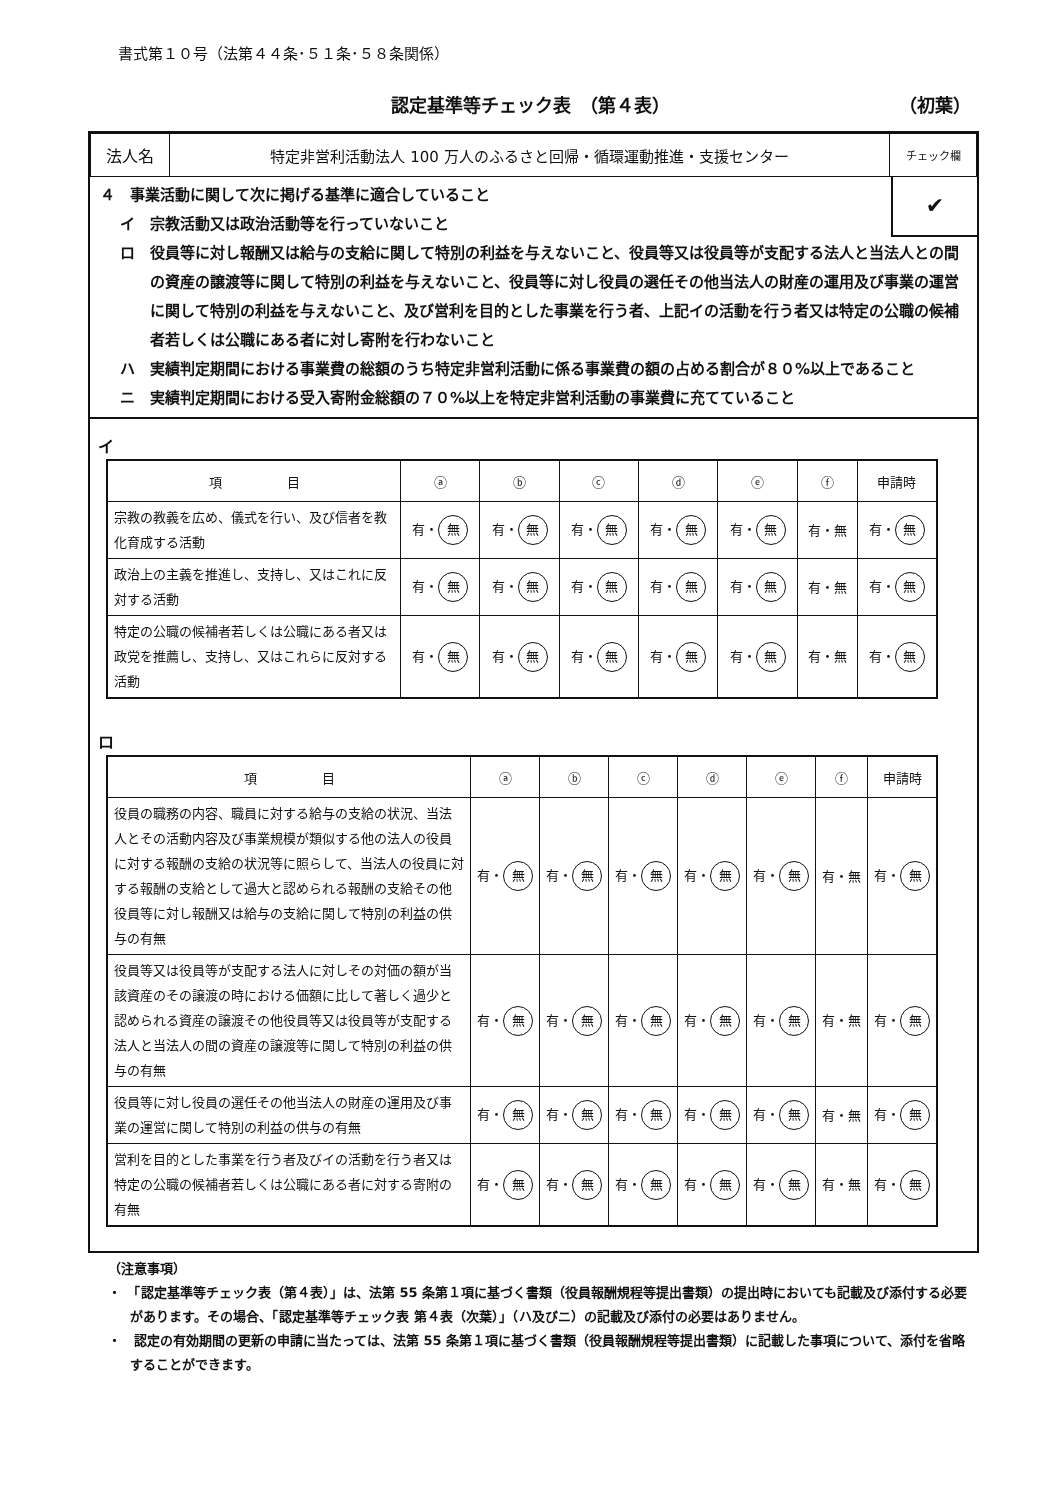書式第１０号（法第４４条･５１条･５８条関係）
認定基準等チェック表　（第４表） （初葉）
| 法人名 | 特定非営利活動法人 100 万人のふるさと回帰・循環運動推進・支援センター | チェック欄 |
✔
４　事業活動に関して次に掲げる基準に適合していること
イ　宗教活動又は政治活動等を行っていないこと
ロ　役員等に対し報酬又は給与の支給に関して特別の利益を与えないこと、役員等又は役員等が支配する法人と当法人との間の資産の譲渡等に関して特別の利益を与えないこと、役員等に対し役員の選任その他当法人の財産の運用及び事業の運営に関して特別の利益を与えないこと、及び営利を目的とした事業を行う者、上記イの活動を行う者又は特定の公職の候補者若しくは公職にある者に対し寄附を行わないこと
ハ　実績判定期間における事業費の総額のうち特定非営利活動に係る事業費の額の占める割合が８０%以上であること
ニ　実績判定期間における受入寄附金総額の７０%以上を特定非営利活動の事業費に充てていること
イ
| 項 目 | ⓐ | ⓑ | ⓒ | ⓓ | ⓔ | ⓕ | 申請時 |
| --- | --- | --- | --- | --- | --- | --- | --- |
| 宗教の教義を広め、儀式を行い、及び信者を教化育成する活動 | 有・ 無 | 有・ 無 | 有・ 無 | 有・ 無 | 有・ 無 | 有・無 | 有・ 無 |
| 政治上の主義を推進し、支持し、又はこれに反対する活動 | 有・ 無 | 有・ 無 | 有・ 無 | 有・ 無 | 有・ 無 | 有・無 | 有・ 無 |
| 特定の公職の候補者若しくは公職にある者又は政党を推薦し、支持し、又はこれらに反対する活動 | 有・ 無 | 有・ 無 | 有・ 無 | 有・ 無 | 有・ 無 | 有・無 | 有・ 無 |
ロ
| 項 目 | ⓐ | ⓑ | ⓒ | ⓓ | ⓔ | ⓕ | 申請時 |
| --- | --- | --- | --- | --- | --- | --- | --- |
| 役員の職務の内容、職員に対する給与の支給の状況、当法人とその活動内容及び事業規模が類似する他の法人の役員に対する報酬の支給の状況等に照らして、当法人の役員に対する報酬の支給として過大と認められる報酬の支給その他役員等に対し報酬又は給与の支給に関して特別の利益の供与の有無 | 有・ 無 | 有・ 無 | 有・ 無 | 有・ 無 | 有・ 無 | 有・無 | 有・ 無 |
| 役員等又は役員等が支配する法人に対しその対価の額が当該資産のその譲渡の時における価額に比して著しく過少と認められる資産の譲渡その他役員等又は役員等が支配する法人と当法人の間の資産の譲渡等に関して特別の利益の供与の有無 | 有・ 無 | 有・ 無 | 有・ 無 | 有・ 無 | 有・ 無 | 有・無 | 有・ 無 |
| 役員等に対し役員の選任その他当法人の財産の運用及び事業の運営に関して特別の利益の供与の有無 | 有・ 無 | 有・ 無 | 有・ 無 | 有・ 無 | 有・ 無 | 有・無 | 有・ 無 |
| 営利を目的とした事業を行う者及びイの活動を行う者又は特定の公職の候補者若しくは公職にある者に対する寄附の有無 | 有・ 無 | 有・ 無 | 有・ 無 | 有・ 無 | 有・ 無 | 有・無 | 有・ 無 |
（注意事項）
・　「認定基準等チェック表（第４表）」は、法第 55 条第１項に基づく書類（役員報酬規程等提出書類）の提出時においても記載及び添付する必要があります。その場合、「認定基準等チェック表 第４表（次葉）」（ハ及びニ）の記載及び添付の必要はありません。
・　認定の有効期間の更新の申請に当たっては、法第 55 条第１項に基づく書類（役員報酬規程等提出書類）に記載した事項について、添付を省略することができます。